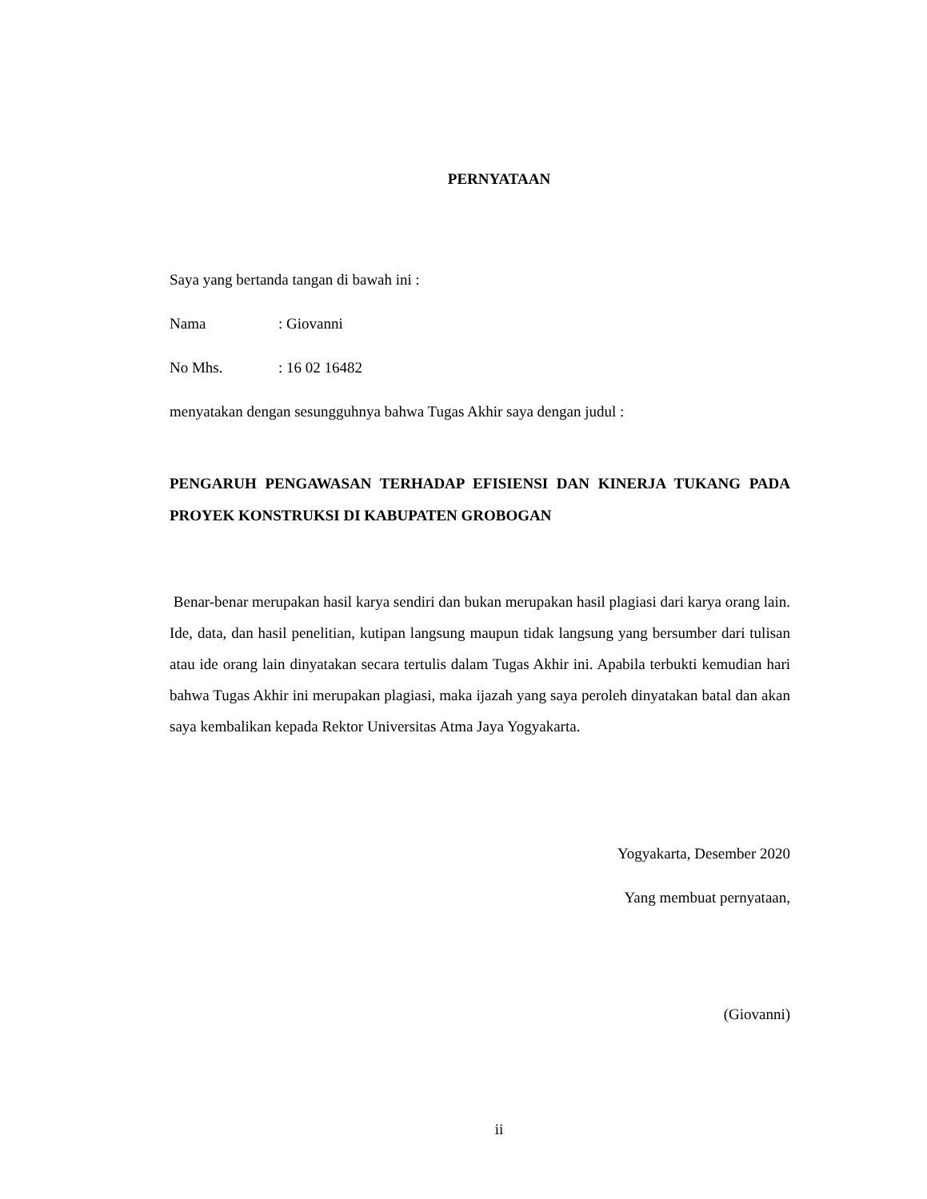PERNYATAAN
Saya yang bertanda tangan di bawah ini :
Nama: Giovanni
No Mhs.: 16 02 16482
menyatakan dengan sesungguhnya bahwa Tugas Akhir saya dengan judul :
PENGARUH PENGAWASAN TERHADAP EFISIENSI DAN KINERJA TUKANG PADA PROYEK KONSTRUKSI DI KABUPATEN GROBOGAN
Benar-benar merupakan hasil karya sendiri dan bukan merupakan hasil plagiasi dari karya orang lain. Ide, data, dan hasil penelitian, kutipan langsung maupun tidak langsung yang bersumber dari tulisan atau ide orang lain dinyatakan secara tertulis dalam Tugas Akhir ini. Apabila terbukti kemudian hari bahwa Tugas Akhir ini merupakan plagiasi, maka ijazah yang saya peroleh dinyatakan batal dan akan saya kembalikan kepada Rektor Universitas Atma Jaya Yogyakarta.
Yogyakarta, Desember 2020
Yang membuat pernyataan,
(Giovanni)
ii